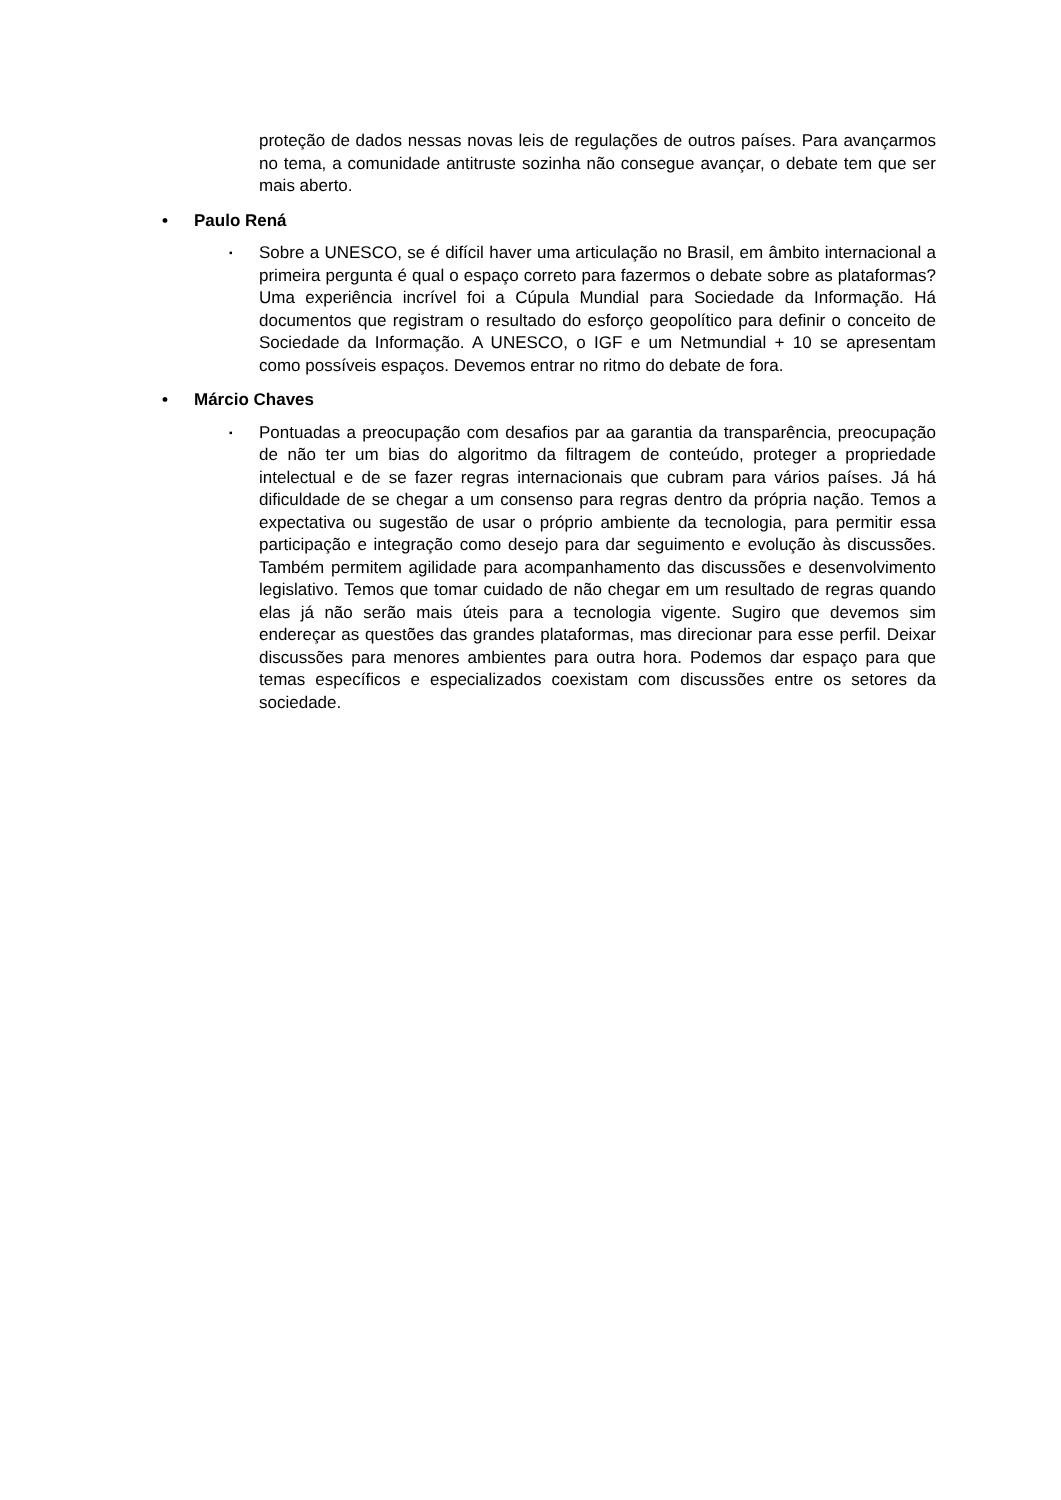proteção de dados nessas novas leis de regulações de outros países. Para avançarmos no tema, a comunidade antitruste sozinha não consegue avançar, o debate tem que ser mais aberto.
• Paulo Rená
▪
Sobre a UNESCO, se é difícil haver uma articulação no Brasil, em âmbito internacional a primeira pergunta é qual o espaço correto para fazermos o debate sobre as plataformas? Uma experiência incrível foi a Cúpula Mundial para Sociedade da Informação. Há documentos que registram o resultado do esforço geopolítico para definir o conceito de Sociedade da Informação. A UNESCO, o IGF e um Netmundial + 10 se apresentam como possíveis espaços. Devemos entrar no ritmo do debate de fora.
• Márcio Chaves
▪
Pontuadas a preocupação com desafios par aa garantia da transparência, preocupação de não ter um bias do algoritmo da filtragem de conteúdo, proteger a propriedade intelectual e de se fazer regras internacionais que cubram para vários países. Já há dificuldade de se chegar a um consenso para regras dentro da própria nação. Temos a expectativa ou sugestão de usar o próprio ambiente da tecnologia, para permitir essa participação e integração como desejo para dar seguimento e evolução às discussões. Também permitem agilidade para acompanhamento das discussões e desenvolvimento legislativo. Temos que tomar cuidado de não chegar em um resultado de regras quando elas já não serão mais úteis para a tecnologia vigente. Sugiro que devemos sim endereçar as questões das grandes plataformas, mas direcionar para esse perfil. Deixar discussões para menores ambientes para outra hora. Podemos dar espaço para que temas específicos e especializados coexistam com discussões entre os setores da sociedade.